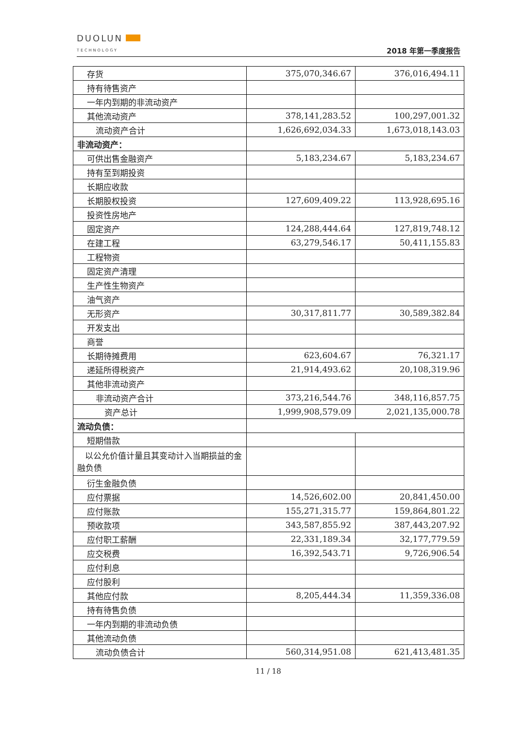DUOLUN
TECHNOLOGY
2018 年第一季度报告
| 存货 | 375,070,346.67 | 376,016,494.11 |
| 持有待售资产 | | |
| 一年内到期的非流动资产 | | |
| 其他流动资产 | 378,141,283.52 | 100,297,001.32 |
| 流动资产合计 | 1,626,692,034.33 | 1,673,018,143.03 |
| 非流动资产： | | |
| 可供出售金融资产 | 5,183,234.67 | 5,183,234.67 |
| 持有至到期投资 | | |
| 长期应收款 | | |
| 长期股权投资 | 127,609,409.22 | 113,928,695.16 |
| 投资性房地产 | | |
| 固定资产 | 124,288,444.64 | 127,819,748.12 |
| 在建工程 | 63,279,546.17 | 50,411,155.83 |
| 工程物资 | | |
| 固定资产清理 | | |
| 生产性生物资产 | | |
| 油气资产 | | |
| 无形资产 | 30,317,811.77 | 30,589,382.84 |
| 开发支出 | | |
| 商誉 | | |
| 长期待摊费用 | 623,604.67 | 76,321.17 |
| 递延所得税资产 | 21,914,493.62 | 20,108,319.96 |
| 其他非流动资产 | | |
| 非流动资产合计 | 373,216,544.76 | 348,116,857.75 |
| 资产总计 | 1,999,908,579.09 | 2,021,135,000.78 |
| 流动负债： | | |
| 短期借款 | | |
| 以公允价值计量且其变动计入当期损益的金融负债 | | |
| 衍生金融负债 | | |
| 应付票据 | 14,526,602.00 | 20,841,450.00 |
| 应付账款 | 155,271,315.77 | 159,864,801.22 |
| 预收款项 | 343,587,855.92 | 387,443,207.92 |
| 应付职工薪酬 | 22,331,189.34 | 32,177,779.59 |
| 应交税费 | 16,392,543.71 | 9,726,906.54 |
| 应付利息 | | |
| 应付股利 | | |
| 其他应付款 | 8,205,444.34 | 11,359,336.08 |
| 持有待售负债 | | |
| 一年内到期的非流动负债 | | |
| 其他流动负债 | | |
| 流动负债合计 | 560,314,951.08 | 621,413,481.35 |
11 / 18